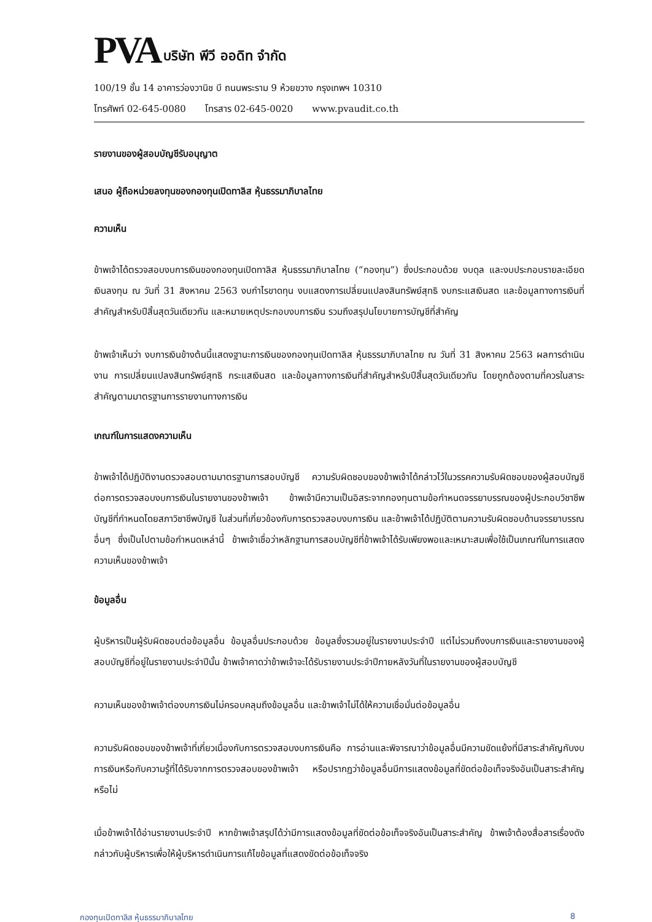PVA บริษัท พีวี ออดิท จำกัด
100/19 ชั้น 14 อาคารว่องวานิช บี ถนนพระราม 9 ห้วยขวาง กรุงเทพฯ 10310
โทรศัพท์ 02-645-0080 โทรสาร 02-645-0020 www.pvaudit.co.th
รายงานของผู้สอบบัญชีรับอนุญาต
เสนอ ผู้ถือหน่วยลงทุนของกองทุนเปิดทาลิส หุ้นธรรมาภิบาลไทย
ความเห็น
ข้าพเจ้าได้ตรวจสอบงบการเงินของกองทุนเปิดทาลิส หุ้นธรรมาภิบาลไทย (“กองทุน”) ซึ่งประกอบด้วย งบดุล และงบประกอบรายละเอียดเงินลงทุน ณ วันที่ 31 สิงหาคม 2563 งบกำไรขาดทุน งบแสดงการเปลี่ยนแปลงสินทรัพย์สุทธิ งบกระแสเงินสด และข้อมูลทางการเงินที่สำคัญสำหรับปีสิ้นสุดวันเดียวกัน และหมายเหตุประกอบงบการเงิน รวมถึงสรุปนโยบายการบัญชีที่สำคัญ
ข้าพเจ้าเห็นว่า งบการเงินข้างต้นนี้แสดงฐานะการเงินของกองทุนเปิดทาลิส หุ้นธรรมาภิบาลไทย ณ วันที่ 31 สิงหาคม 2563 ผลการดำเนินงาน การเปลี่ยนแปลงสินทรัพย์สุทธิ กระแสเงินสด และข้อมูลทางการเงินที่สำคัญสำหรับปีสิ้นสุดวันเดียวกัน โดยถูกต้องตามที่ควรในสาระสำคัญตามมาตรฐานการรายงานทางการเงิน
เกณฑ์ในการแสดงความเห็น
ข้าพเจ้าได้ปฏิบัติงานตรวจสอบตามมาตรฐานการสอบบัญชี ความรับผิดชอบของข้าพเจ้าได้กล่าวไว้ในวรรคความรับผิดชอบของผู้สอบบัญชีต่อการตรวจสอบงบการเงินในรายงานของข้าพเจ้า ข้าพเจ้ามีความเป็นอิสระจากกองทุนตามข้อกำหนดจรรยาบรรณของผู้ประกอบวิชาชีพบัญชีที่กำหนดโดยสภาวิชาชีพบัญชี ในส่วนที่เกี่ยวข้องกับการตรวจสอบงบการเงิน และข้าพเจ้าได้ปฏิบัติตามความรับผิดชอบด้านจรรยาบรรณอื่นๆ ซึ่งเป็นไปตามข้อกำหนดเหล่านี้ ข้าพเจ้าเชื่อว่าหลักฐานการสอบบัญชีที่ข้าพเจ้าได้รับเพียงพอและเหมาะสมเพื่อใช้เป็นเกณฑ์ในการแสดงความเห็นของข้าพเจ้า
ข้อมูลอื่น
ผู้บริหารเป็นผู้รับผิดชอบต่อข้อมูลอื่น ข้อมูลอื่นประกอบด้วย ข้อมูลซึ่งรวมอยู่ในรายงานประจำปี แต่ไม่รวมถึงงบการเงินและรายงานของผู้สอบบัญชีที่อยู่ในรายงานประจำปีนั้น ข้าพเจ้าคาดว่าข้าพเจ้าจะได้รับรายงานประจำปีภายหลังวันที่ในรายงานของผู้สอบบัญชี
ความเห็นของข้าพเจ้าต่องบการเงินไม่ครอบคลุมถึงข้อมูลอื่น และข้าพเจ้าไม่ได้ให้ความเชื่อมั่นต่อข้อมูลอื่น
ความรับผิดชอบของข้าพเจ้าที่เกี่ยวเนื่องกับการตรวจสอบงบการเงินคือ การอ่านและพิจารณาว่าข้อมูลอื่นมีความขัดแย้งที่มีสาระสำคัญกับงบการเงินหรือกับความรู้ที่ได้รับจากการตรวจสอบของข้าพเจ้า หรือปรากฏว่าข้อมูลอื่นมีการแสดงข้อมูลที่ขัดต่อข้อเท็จจริงอันเป็นสาระสำคัญหรือไม่
เมื่อข้าพเจ้าได้อ่านรายงานประจำปี หากข้าพเจ้าสรุปได้ว่ามีการแสดงข้อมูลที่ขัดต่อข้อเท็จจริงอันเป็นสาระสำคัญ ข้าพเจ้าต้องสื่อสารเรื่องดังกล่าวกับผู้บริหารเพื่อให้ผู้บริหารดำเนินการแก้ไขข้อมูลที่แสดงขัดต่อข้อเท็จจริง
กองทุนเปิดทาลิส หุ้นธรรมาภิบาลไทย 8